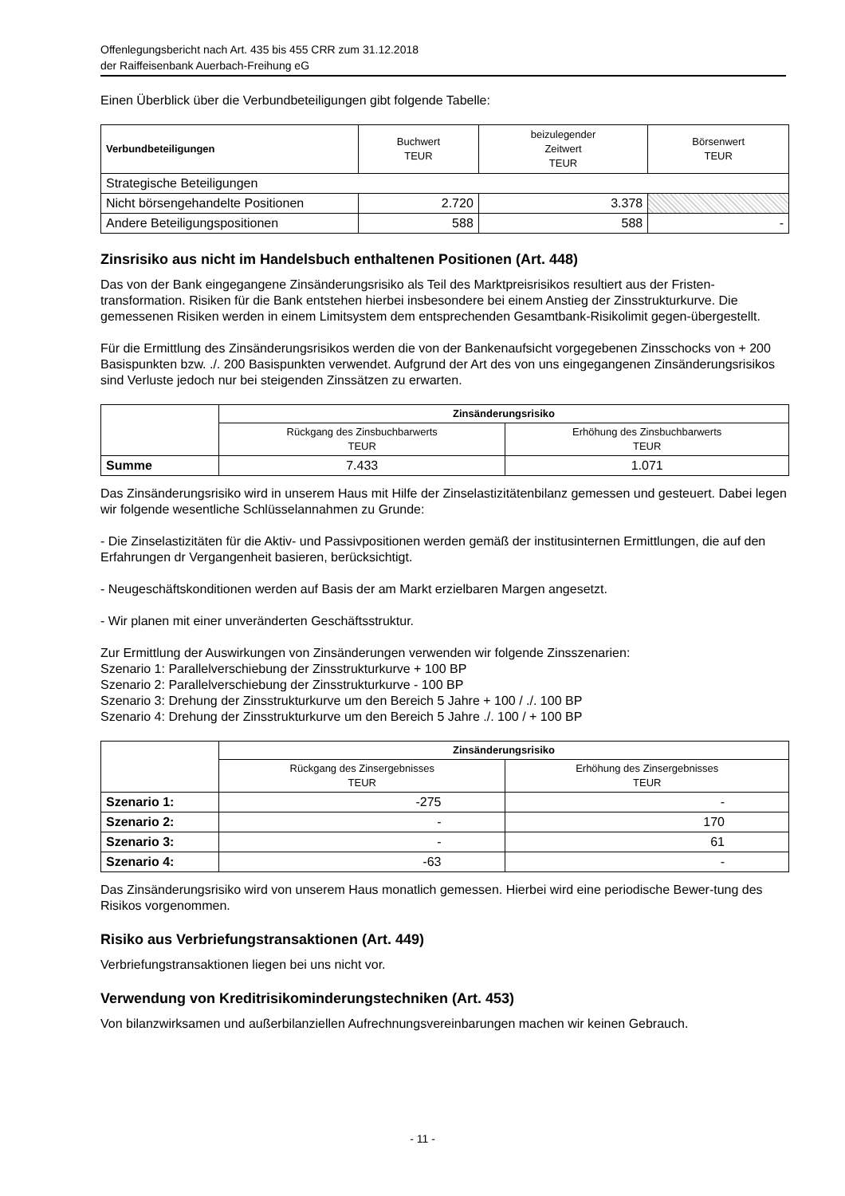Offenlegungsbericht nach Art. 435 bis 455 CRR zum 31.12.2018
der Raiffeisenbank Auerbach-Freihung eG
Einen Überblick über die Verbundbeteiligungen gibt folgende Tabelle:
| Verbundbeteiligungen | Buchwert TEUR | beizulegender Zeitwert TEUR | Börsenwert TEUR |
| --- | --- | --- | --- |
| Strategische Beteiligungen | | | |
| Nicht börsengehandelte Positionen | 2.720 | 3.378 | |
| Andere Beteiligungspositionen | 588 | 588 | - |
Zinsrisiko aus nicht im Handelsbuch enthaltenen Positionen (Art. 448)
Das von der Bank eingegangene Zinsänderungsrisiko als Teil des Marktpreisrisikos resultiert aus der Fristen-transformation. Risiken für die Bank entstehen hierbei insbesondere bei einem Anstieg der Zinsstrukturkurve. Die gemessenen Risiken werden in einem Limitsystem dem entsprechenden Gesamtbank-Risikolimit gegen-übergestellt.
Für die Ermittlung des Zinsänderungsrisikos werden die von der Bankenaufsicht vorgegebenen Zinsschocks von + 200 Basispunkten bzw. ./. 200 Basispunkten verwendet. Aufgrund der Art des von uns eingegangenen Zinsänderungsrisikos sind Verluste jedoch nur bei steigenden Zinssätzen zu erwarten.
| | Zinsänderungsrisiko | |
| | Rückgang des Zinsbuchbarwerts TEUR | Erhöhung des Zinsbuchbarwerts TEUR |
| Summe | 7.433 | 1.071 |
Das Zinsänderungsrisiko wird in unserem Haus mit Hilfe der Zinselastizitätenbilanz gemessen und gesteuert. Dabei legen wir folgende wesentliche Schlüsselannahmen zu Grunde:
- Die Zinselastizitäten für die Aktiv- und Passivpositionen werden gemäß der institusinternen Ermittlungen, die auf den Erfahrungen dr Vergangenheit basieren, berücksichtigt.
- Neugeschäftskonditionen werden auf Basis der am Markt erzielbaren Margen angesetzt.
- Wir planen mit einer unveränderten Geschäftsstruktur.
Zur Ermittlung der Auswirkungen von Zinsänderungen verwenden wir folgende Zinsszenarien:
Szenario 1: Parallelverschiebung der Zinsstrukturkurve + 100 BP
Szenario 2: Parallelverschiebung der Zinsstrukturkurve - 100 BP
Szenario 3: Drehung der Zinsstrukturkurve um den Bereich 5 Jahre + 100 / ./. 100 BP
Szenario 4: Drehung der Zinsstrukturkurve um den Bereich 5 Jahre ./. 100 / + 100 BP
| | Zinsänderungsrisiko | |
| | Rückgang des Zinsergebnisses TEUR | Erhöhung des Zinsergebnisses TEUR |
| Szenario 1: | -275 | - |
| Szenario 2: | - | 170 |
| Szenario 3: | - | 61 |
| Szenario 4: | -63 | - |
Das Zinsänderungsrisiko wird von unserem Haus monatlich gemessen. Hierbei wird eine periodische Bewer-tung des Risikos vorgenommen.
Risiko aus Verbriefungstransaktionen (Art. 449)
Verbriefungstransaktionen liegen bei uns nicht vor.
Verwendung von Kreditrisikominderungstechniken (Art. 453)
Von bilanzwirksamen und außerbilanziellen Aufrechnungsvereinbarungen machen wir keinen Gebrauch.
- 11 -